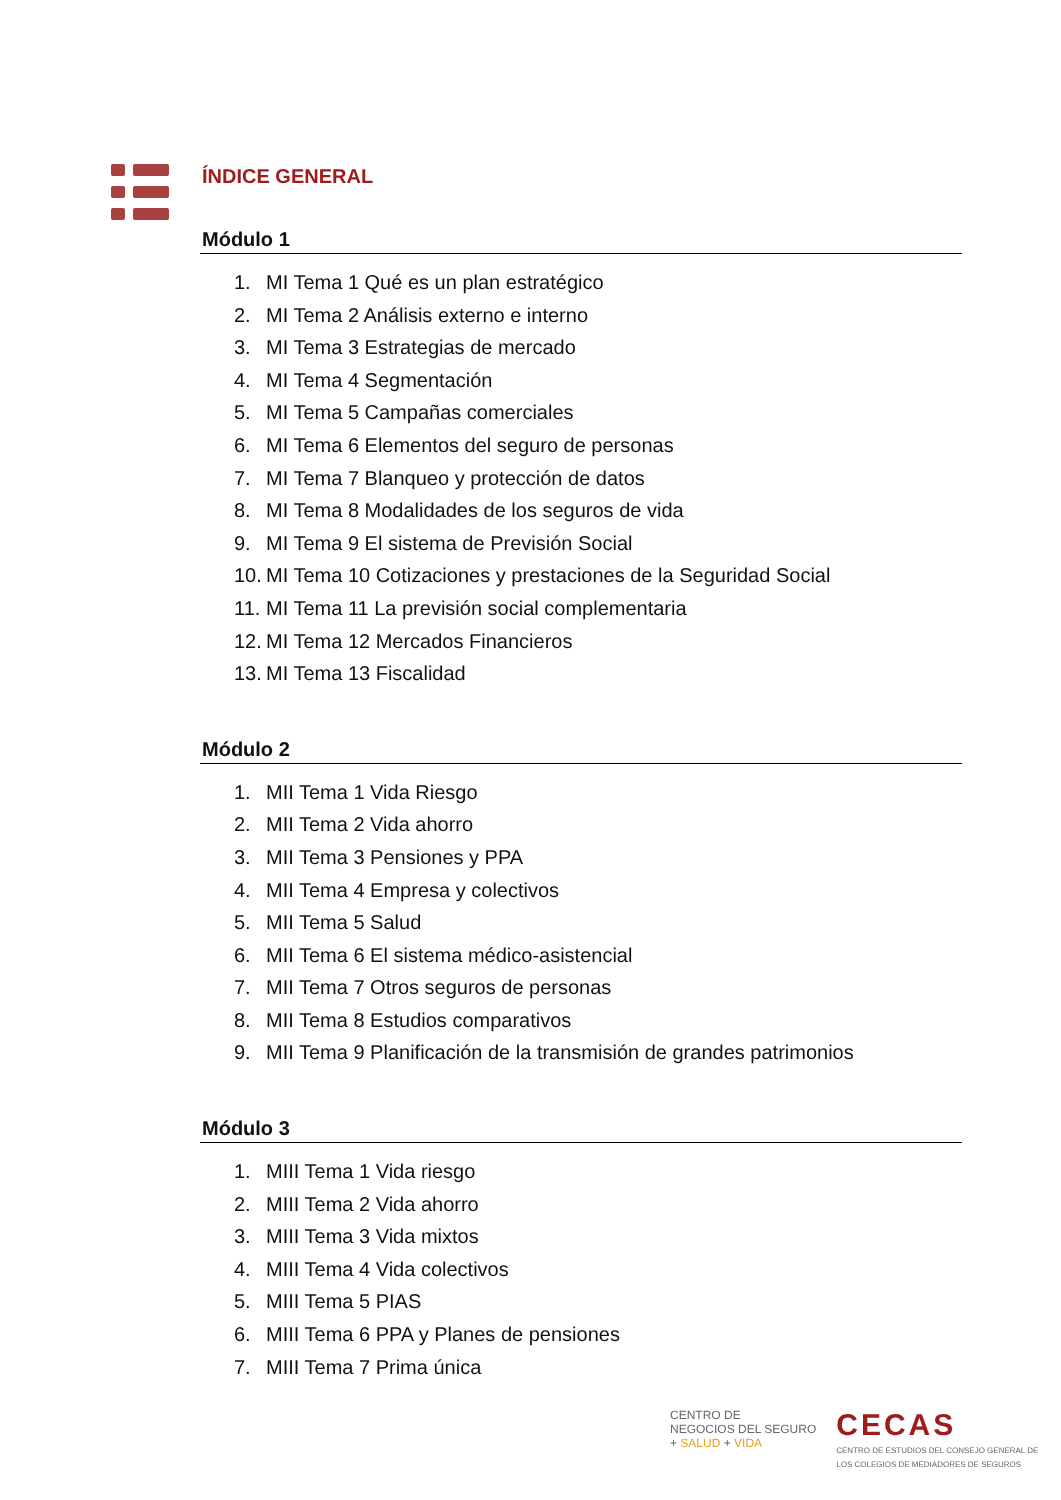ÍNDICE GENERAL
Módulo 1
1. MI Tema 1 Qué es un plan estratégico
2. MI Tema 2 Análisis externo e interno
3. MI Tema 3 Estrategias de mercado
4. MI Tema 4 Segmentación
5. MI Tema 5 Campañas comerciales
6. MI Tema 6 Elementos del seguro de personas
7. MI Tema 7 Blanqueo y protección de datos
8. MI Tema 8 Modalidades de los seguros de vida
9. MI Tema 9 El sistema de Previsión Social
10. MI Tema 10 Cotizaciones y prestaciones de la Seguridad Social
11. MI Tema 11 La previsión social complementaria
12. MI Tema 12 Mercados Financieros
13. MI Tema 13 Fiscalidad
Módulo 2
1. MII Tema 1 Vida Riesgo
2. MII Tema 2 Vida ahorro
3. MII Tema 3 Pensiones y PPA
4. MII Tema 4 Empresa y colectivos
5. MII Tema 5 Salud
6. MII Tema 6 El sistema médico-asistencial
7. MII Tema 7 Otros seguros de personas
8. MII Tema 8 Estudios comparativos
9. MII Tema 9 Planificación de la transmisión de grandes patrimonios
Módulo 3
1. MIII Tema 1 Vida riesgo
2. MIII Tema 2 Vida ahorro
3. MIII Tema 3 Vida mixtos
4. MIII Tema 4 Vida colectivos
5. MIII Tema 5 PIAS
6. MIII Tema 6 PPA y Planes de pensiones
7. MIII Tema 7 Prima única
CENTRO DE
NEGOCIOS DEL SEGURO
+ SALUD + VIDA
CECAS
CENTRO DE ESTUDIOS DEL CONSEJO GENERAL DE
LOS COLEGIOS DE MEDIADORES DE SEGUROS